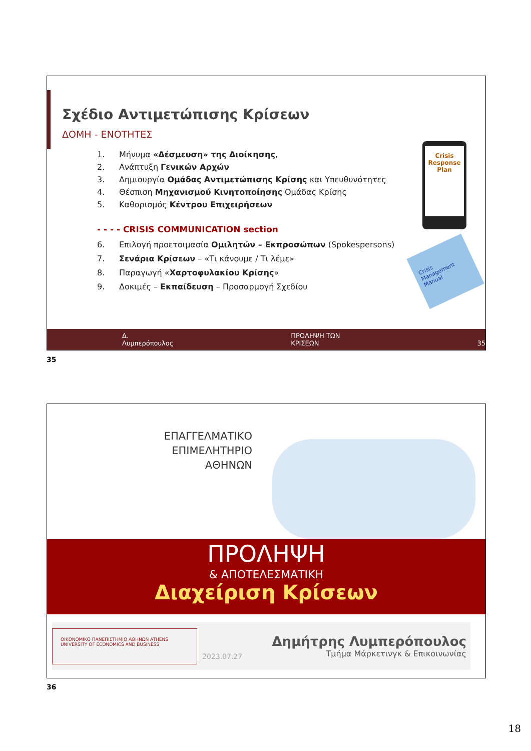Σχέδιο Αντιμετώπισης Κρίσεων
ΔΟΜΗ - ΕΝΟΤΗΤΕΣ
1. Μήνυμα «Δέσμευση» της Διοίκησης,
2. Ανάπτυξη Γενικών Αρχών
3. Δημιουργία Ομάδας Αντιμετώπισης Κρίσης και Υπευθυνότητες
4. Θέσπιση Μηχανισμού Κινητοποίησης Ομάδας Κρίσης
5. Καθορισμός Κέντρου Επιχειρήσεων
- - - - CRISIS COMMUNICATION section
6. Επιλογή προετοιμασία Ομιλητών – Εκπροσώπων (Spokespersons)
7. Σενάρια Κρίσεων – «Τι κάνουμε / Τι λέμε»
8. Παραγωγή «Χαρτοφυλακίου Κρίσης»
9. Δοκιμές – Εκπαίδευση – Προσαρμογή Σχεδίου
Crisis
Response
Plan
Crisis Management Manual
Δ. Λυμπερόπουλος ΠΡΟΛΗΨΗ ΤΩΝ ΚΡΙΣΕΩΝ 35
35
ΕΠΑΓΓΕΛΜΑΤΙΚΟ
ΕΠΙΜΕΛΗΤΗΡΙΟ
ΑΘΗΝΩΝ
ΠΡΟΛΗΨΗ
& ΑΠΟΤΕΛΕΣΜΑΤΙΚΗ
Διαχείριση Κρίσεων
ΟΙΚΟΝΟΜΙΚΟ ΠΑΝΕΠΙΣΤΗΜΙΟ ΑΘΗΝΩΝ ATHENS UNIVERSITY OF ECONOMICS AND BUSINESS
2023.07.27
Δημήτρης Λυμπερόπουλος
Τμήμα Μάρκετινγκ & Επικοινωνίας
36
18